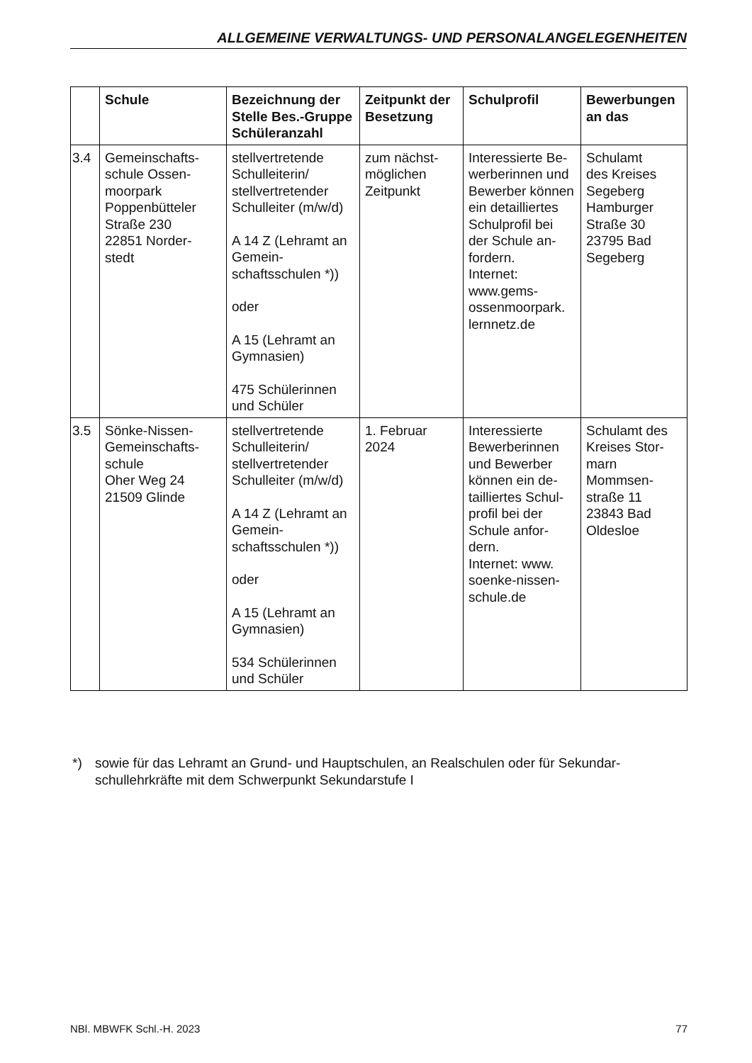ALLGEMEINE VERWALTUNGS- UND PERSONALANGELEGENHEITEN
| | Schule | Bezeichnung der Stelle Bes.-Gruppe Schüleranzahl | Zeitpunkt der Besetzung | Schulprofil | Bewerbungen an das |
| --- | --- | --- | --- | --- | --- |
| 3.4 | Gemeinschafts- schule Ossen- moorpark Poppenbütteler Straße 230 22851 Norder- stedt | stellvertretende Schulleiterin/ stellvertretender Schulleiter (m/w/d) A 14 Z (Lehramt an Gemein-schaftsschulen *)) oder A 15 (Lehramt an Gymnasien) 475 Schülerinnen und Schüler | zum nächst- möglichen Zeitpunkt | Interessierte Be-werberinnen und Bewerber können ein detailliertes Schulprofil bei der Schule an-fordern. Internet: www.gems- ossenmoorpark. lernnetz.de | Schulamt des Kreises Segeberg Hamburger Straße 30 23795 Bad Segeberg |
| 3.5 | Sönke-Nissen- Gemeinschafts- schule Oher Weg 24 21509 Glinde | stellvertretende Schulleiterin/ stellvertretender Schulleiter (m/w/d) A 14 Z (Lehramt an Gemein-schaftsschulen *)) oder A 15 (Lehramt an Gymnasien) 534 Schülerinnen und Schüler | 1. Februar 2024 | Interessierte Bewerberinnen und Bewerber können ein de-tailliertes Schul-profil bei der Schule anfor-dern. Internet: www. soenke-nissen- schule.de | Schulamt des Kreises Stor-marn Mommsen- straße 11 23843 Bad Oldesloe |
*) sowie für das Lehramt an Grund- und Hauptschulen, an Realschulen oder für Sekundar-schullehrkräfte mit dem Schwerpunkt Sekundarstufe I
NBl. MBWFK Schl.-H. 2023 77